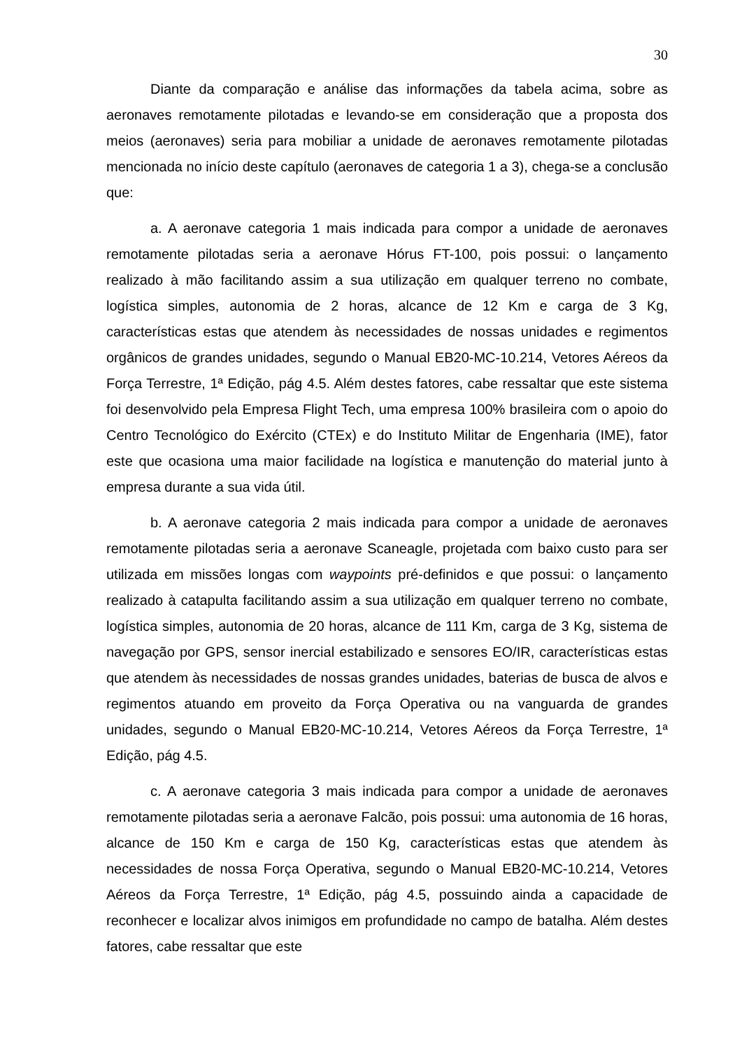30
Diante da comparação e análise das informações da tabela acima, sobre as aeronaves remotamente pilotadas e levando-se em consideração que a proposta dos meios (aeronaves) seria para mobiliar a unidade de aeronaves remotamente pilotadas mencionada no início deste capítulo (aeronaves de categoria 1 a 3), chega-se a conclusão que:
a. A aeronave categoria 1 mais indicada para compor a unidade de aeronaves remotamente pilotadas seria a aeronave Hórus FT-100, pois possui: o lançamento realizado à mão facilitando assim a sua utilização em qualquer terreno no combate, logística simples, autonomia de 2 horas, alcance de 12 Km e carga de 3 Kg, características estas que atendem às necessidades de nossas unidades e regimentos orgânicos de grandes unidades, segundo o Manual EB20-MC-10.214, Vetores Aéreos da Força Terrestre, 1ª Edição, pág 4.5. Além destes fatores, cabe ressaltar que este sistema foi desenvolvido pela Empresa Flight Tech, uma empresa 100% brasileira com o apoio do Centro Tecnológico do Exército (CTEx) e do Instituto Militar de Engenharia (IME), fator este que ocasiona uma maior facilidade na logística e manutenção do material junto à empresa durante a sua vida útil.
b. A aeronave categoria 2 mais indicada para compor a unidade de aeronaves remotamente pilotadas seria a aeronave Scaneagle, projetada com baixo custo para ser utilizada em missões longas com waypoints pré-definidos e que possui: o lançamento realizado à catapulta facilitando assim a sua utilização em qualquer terreno no combate, logística simples, autonomia de 20 horas, alcance de 111 Km, carga de 3 Kg, sistema de navegação por GPS, sensor inercial estabilizado e sensores EO/IR, características estas que atendem às necessidades de nossas grandes unidades, baterias de busca de alvos e regimentos atuando em proveito da Força Operativa ou na vanguarda de grandes unidades, segundo o Manual EB20-MC-10.214, Vetores Aéreos da Força Terrestre, 1ª Edição, pág 4.5.
c. A aeronave categoria 3 mais indicada para compor a unidade de aeronaves remotamente pilotadas seria a aeronave Falcão, pois possui: uma autonomia de 16 horas, alcance de 150 Km e carga de 150 Kg, características estas que atendem às necessidades de nossa Força Operativa, segundo o Manual EB20-MC-10.214, Vetores Aéreos da Força Terrestre, 1ª Edição, pág 4.5, possuindo ainda a capacidade de reconhecer e localizar alvos inimigos em profundidade no campo de batalha. Além destes fatores, cabe ressaltar que este